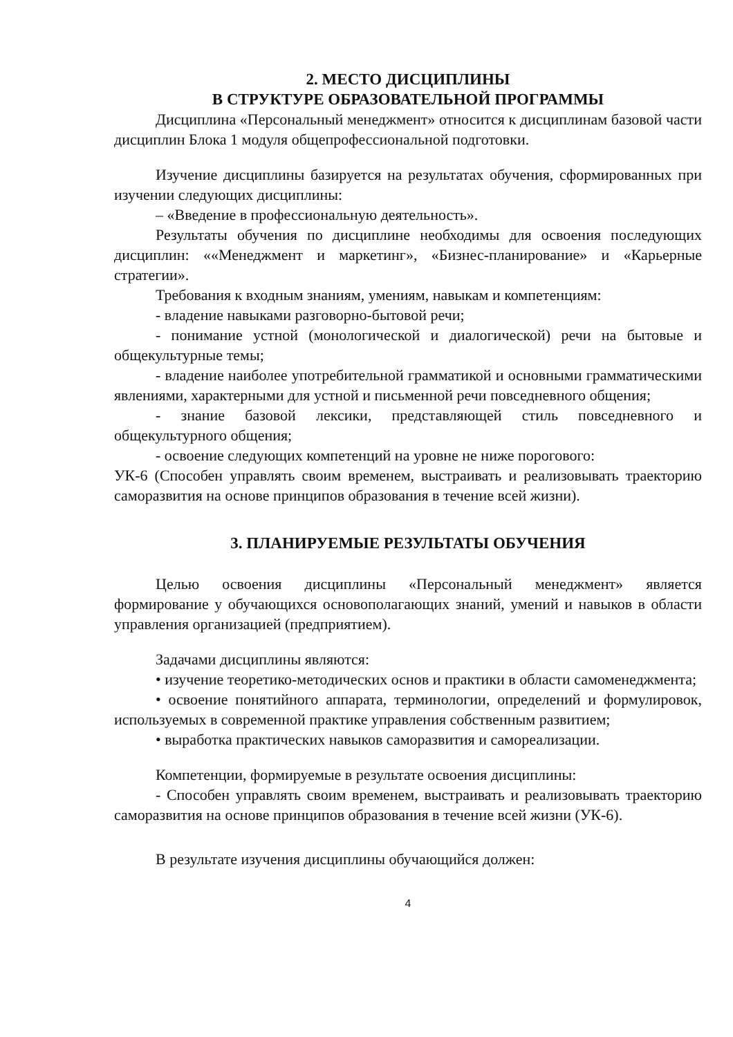2. МЕСТО ДИСЦИПЛИНЫ
В СТРУКТУРЕ ОБРАЗОВАТЕЛЬНОЙ ПРОГРАММЫ
Дисциплина «Персональный менеджмент» относится к дисциплинам базовой части дисциплин Блока 1 модуля общепрофессиональной подготовки.
Изучение дисциплины базируется на результатах обучения, сформированных при изучении следующих дисциплины:
– «Введение в профессиональную деятельность».
Результаты обучения по дисциплине необходимы для освоения последующих дисциплин: ««Менеджмент и маркетинг», «Бизнес-планирование» и «Карьерные стратегии».
Требования к входным знаниям, умениям, навыкам и компетенциям:
- владение навыками разговорно-бытовой речи;
- понимание устной (монологической и диалогической) речи на бытовые и общекультурные темы;
- владение наиболее употребительной грамматикой и основными грамматическими явлениями, характерными для устной и письменной речи повседневного общения;
- знание базовой лексики, представляющей стиль повседневного и общекультурного общения;
- освоение следующих компетенций на уровне не ниже порогового:
УК-6 (Способен управлять своим временем, выстраивать и реализовывать траекторию саморазвития на основе принципов образования в течение всей жизни).
3. ПЛАНИРУЕМЫЕ РЕЗУЛЬТАТЫ ОБУЧЕНИЯ
Целью освоения дисциплины «Персональный менеджмент» является формирование у обучающихся основополагающих знаний, умений и навыков в области управления организацией (предприятием).
Задачами дисциплины являются:
• изучение теоретико-методических основ и практики в области самоменеджмента;
• освоение понятийного аппарата, терминологии, определений и формулировок, используемых в современной практике управления собственным развитием;
• выработка практических навыков саморазвития и самореализации.
Компетенции, формируемые в результате освоения дисциплины:
- Способен управлять своим временем, выстраивать и реализовывать траекторию саморазвития на основе принципов образования в течение всей жизни (УК-6).
В результате изучения дисциплины обучающийся должен:
4